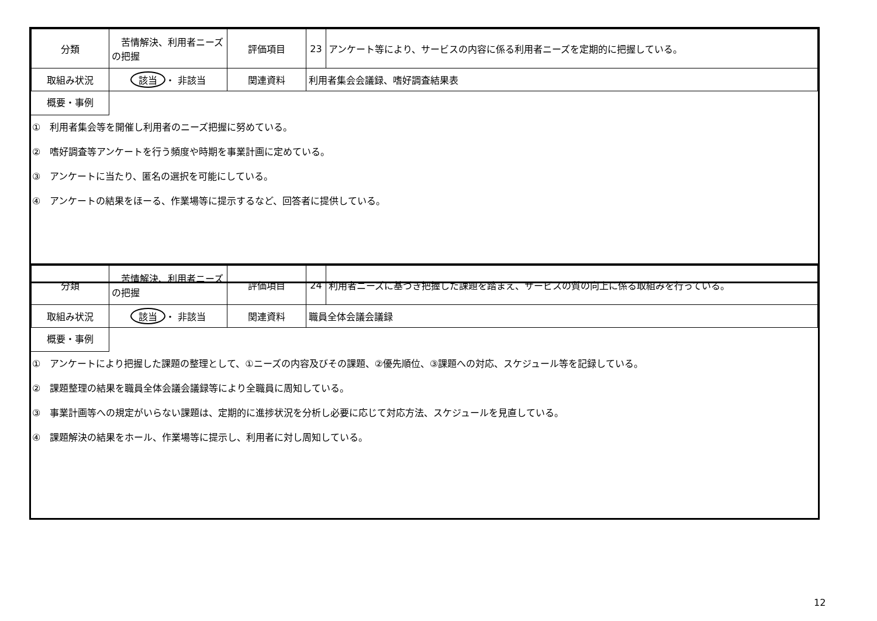| 分類 | 苦情解決、利用者ニーズの把握 | 評価項目 | 23 | アンケート等により、サービスの内容に係る利用者ニーズを定期的に把握している。 |
| 取組み状況 | 該当 ・ 非該当 | 関連資料 | 利用者集会会議録、嗜好調査結果表 | |
概要・事例
①　利用者集会等を開催し利用者のニーズ把握に努めている。
②　嗜好調査等アンケートを行う頻度や時期を事業計画に定めている。
③　アンケートに当たり、匿名の選択を可能にしている。
④　アンケートの結果をほーる、作業場等に提示するなど、回答者に提供している。
| 分類 | 苦情解決、利用者ニーズの把握 | 評価項目 | 24 | 利用者ニーズに基づき把握した課題を踏まえ、サービスの質の向上に係る取組みを行っている。 |
| 取組み状況 | 該当 ・ 非該当 | 関連資料 | 職員全体会議会議録 | |
概要・事例
①　アンケートにより把握した課題の整理として、①ニーズの内容及びその課題、②優先順位、③課題への対応、スケジュール等を記録している。
②　課題整理の結果を職員全体会議会議録等により全職員に周知している。
③　事業計画等への規定がいらない課題は、定期的に進捗状況を分析し必要に応じて対応方法、スケジュールを見直している。
④　課題解決の結果をホール、作業場等に提示し、利用者に対し周知している。
12